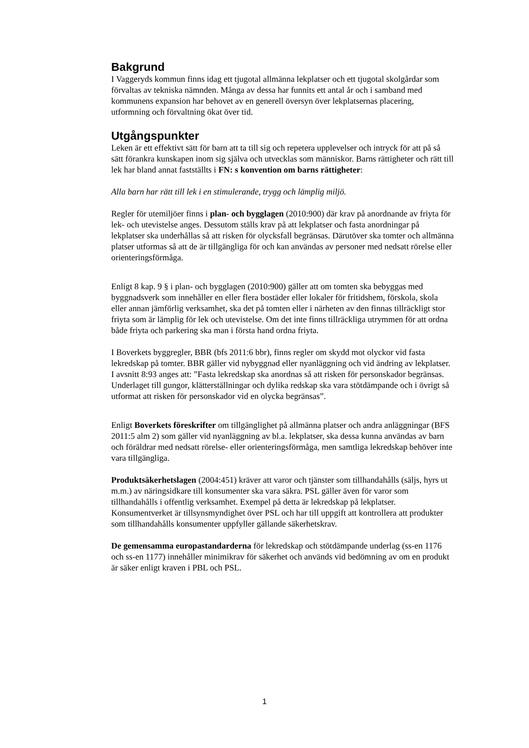Bakgrund
I Vaggeryds kommun finns idag ett tjugotal allmänna lekplatser och ett tjugotal skolgårdar som förvaltas av tekniska nämnden. Många av dessa har funnits ett antal år och i samband med kommunens expansion har behovet av en generell översyn över lekplatsernas placering, utformning och förvaltning ökat över tid.
Utgångspunkter
Leken är ett effektivt sätt för barn att ta till sig och repetera upplevelser och intryck för att på så sätt förankra kunskapen inom sig själva och utvecklas som människor. Barns rättigheter och rätt till lek har bland annat fastställts i FN: s konvention om barns rättigheter:
Alla barn har rätt till lek i en stimulerande, trygg och lämplig miljö.
Regler för utemiljöer finns i plan- och bygglagen (2010:900) där krav på anordnande av friyta för lek- och utevistelse anges. Dessutom ställs krav på att lekplatser och fasta anordningar på lekplatser ska underhållas så att risken för olycksfall begränsas. Därutöver ska tomter och allmänna platser utformas så att de är tillgängliga för och kan användas av personer med nedsatt rörelse eller orienteringsförmåga.
Enligt 8 kap. 9 § i plan- och bygglagen (2010:900) gäller att om tomten ska bebyggas med byggnadsverk som innehåller en eller flera bostäder eller lokaler för fritidshem, förskola, skola eller annan jämförlig verksamhet, ska det på tomten eller i närheten av den finnas tillräckligt stor friyta som är lämplig för lek och utevistelse. Om det inte finns tillräckliga utrymmen för att ordna både friyta och parkering ska man i första hand ordna friyta.
I Boverkets byggregler, BBR (bfs 2011:6 bbr), finns regler om skydd mot olyckor vid fasta lekredskap på tomter. BBR gäller vid nybyggnad eller nyanläggning och vid ändring av lekplatser. I avsnitt 8:93 anges att: ”Fasta lekredskap ska anordnas så att risken för personskador begränsas. Underlaget till gungor, klätterställningar och dylika redskap ska vara stötdämpande och i övrigt så utformat att risken för personskador vid en olycka begränsas”.
Enligt Boverkets föreskrifter om tillgänglighet på allmänna platser och andra anläggningar (BFS 2011:5 alm 2) som gäller vid nyanläggning av bl.a. lekplatser, ska dessa kunna användas av barn och föräldrar med nedsatt rörelse- eller orienteringsförmåga, men samtliga lekredskap behöver inte vara tillgängliga.
Produktsäkerhetslagen (2004:451) kräver att varor och tjänster som tillhandahålls (säljs, hyrs ut m.m.) av näringsidkare till konsumenter ska vara säkra. PSL gäller även för varor som tillhandahålls i offentlig verksamhet. Exempel på detta är lekredskap på lekplatser. Konsumentverket är tillsynsmyndighet över PSL och har till uppgift att kontrollera att produkter som tillhandahålls konsumenter uppfyller gällande säkerhetskrav.
De gemensamma europastandarderna för lekredskap och stötdämpande underlag (ss-en 1176 och ss-en 1177) innehåller minimikrav för säkerhet och används vid bedömning av om en produkt är säker enligt kraven i PBL och PSL.
1